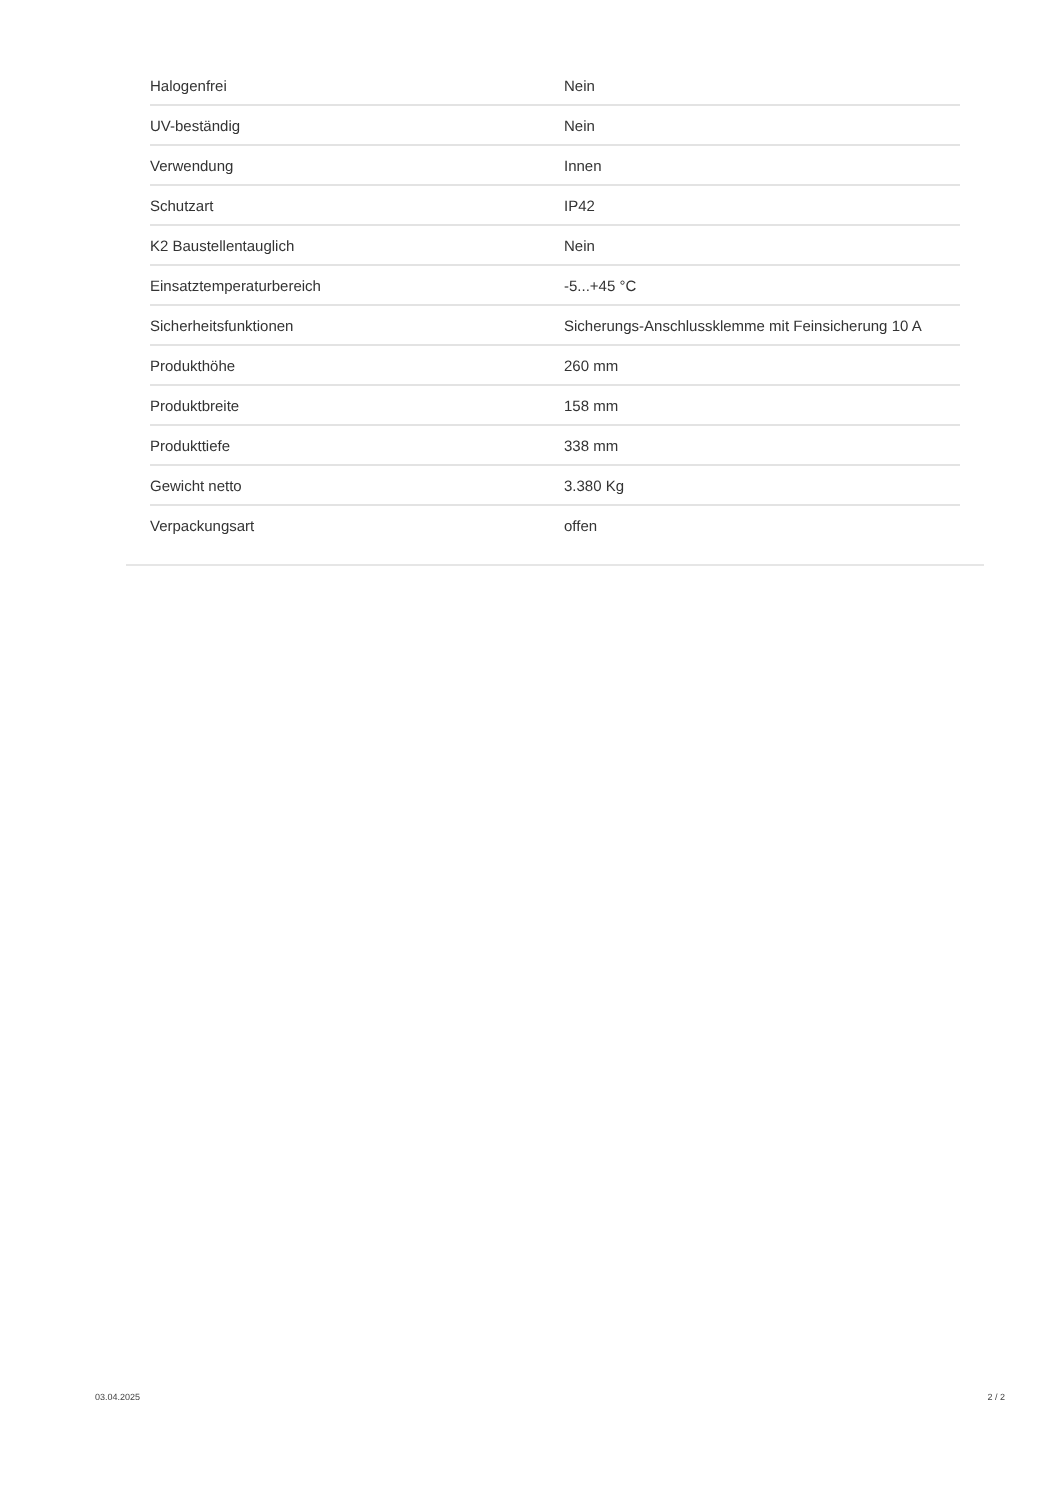| Halogenfrei | Nein |
| UV-beständig | Nein |
| Verwendung | Innen |
| Schutzart | IP42 |
| K2 Baustellentauglich | Nein |
| Einsatztemperaturbereich | -5...+45 °C |
| Sicherheitsfunktionen | Sicherungs-Anschlussklemme mit Feinsicherung 10 A |
| Produkthöhe | 260 mm |
| Produktbreite | 158 mm |
| Produkttiefe | 338 mm |
| Gewicht netto | 3.380 Kg |
| Verpackungsart | offen |
03.04.2025 2 / 2